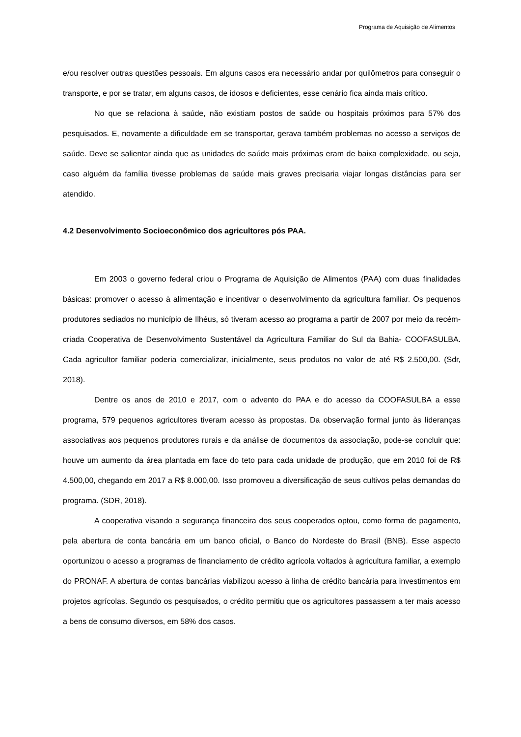Programa de Aquisição de Alimentos
e/ou resolver outras questões pessoais. Em alguns casos era necessário andar por quilômetros para conseguir o transporte, e por se tratar, em alguns casos, de idosos e deficientes, esse cenário fica ainda mais crítico.
No que se relaciona à saúde, não existiam postos de saúde ou hospitais próximos para 57% dos pesquisados. E, novamente a dificuldade em se transportar, gerava também problemas no acesso a serviços de saúde. Deve se salientar ainda que as unidades de saúde mais próximas eram de baixa complexidade, ou seja, caso alguém da família tivesse problemas de saúde mais graves precisaria viajar longas distâncias para ser atendido.
4.2 Desenvolvimento Socioeconômico dos agricultores pós PAA.
Em 2003 o governo federal criou o Programa de Aquisição de Alimentos (PAA) com duas finalidades básicas: promover o acesso à alimentação e incentivar o desenvolvimento da agricultura familiar. Os pequenos produtores sediados no município de Ilhéus, só tiveram acesso ao programa a partir de 2007 por meio da recém-criada Cooperativa de Desenvolvimento Sustentável da Agricultura Familiar do Sul da Bahia- COOFASULBA. Cada agricultor familiar poderia comercializar, inicialmente, seus produtos no valor de até R$ 2.500,00. (Sdr, 2018).
Dentre os anos de 2010 e 2017, com o advento do PAA e do acesso da COOFASULBA a esse programa, 579 pequenos agricultores tiveram acesso às propostas. Da observação formal junto às lideranças associativas aos pequenos produtores rurais e da análise de documentos da associação, pode-se concluir que: houve um aumento da área plantada em face do teto para cada unidade de produção, que em 2010 foi de R$ 4.500,00, chegando em 2017 a R$ 8.000,00. Isso promoveu a diversificação de seus cultivos pelas demandas do programa. (SDR, 2018).
A cooperativa visando a segurança financeira dos seus cooperados optou, como forma de pagamento, pela abertura de conta bancária em um banco oficial, o Banco do Nordeste do Brasil (BNB). Esse aspecto oportunizou o acesso a programas de financiamento de crédito agrícola voltados à agricultura familiar, a exemplo do PRONAF. A abertura de contas bancárias viabilizou acesso à linha de crédito bancária para investimentos em projetos agrícolas. Segundo os pesquisados, o crédito permitiu que os agricultores passassem a ter mais acesso a bens de consumo diversos, em 58% dos casos.